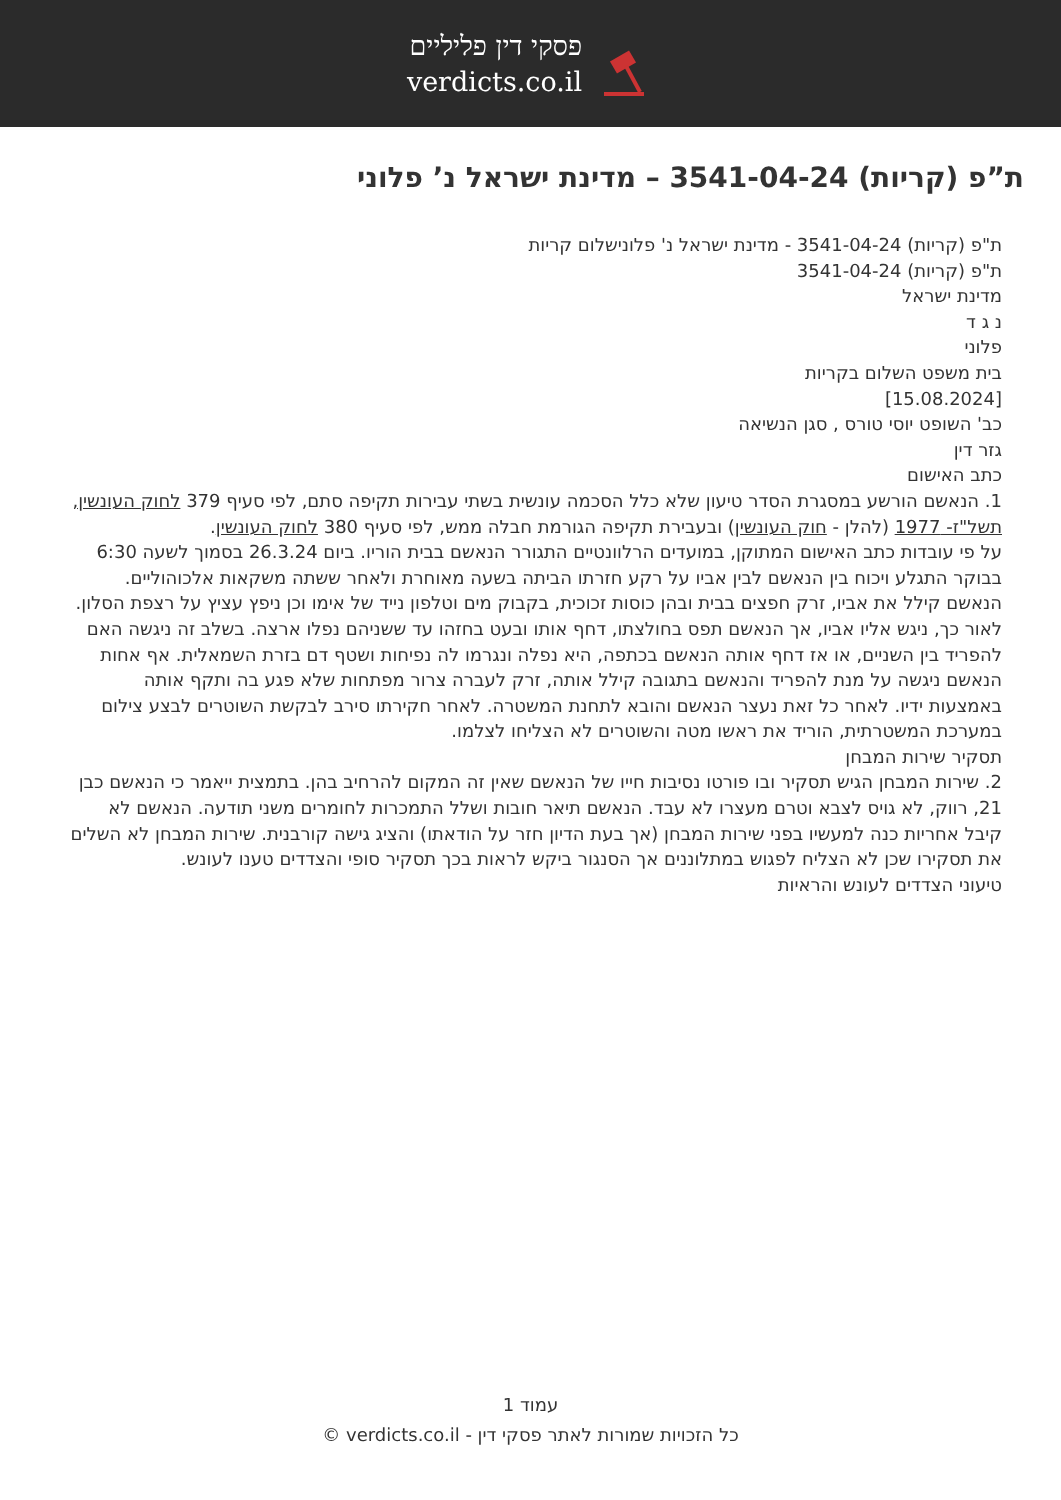פסקי דין פליליים
verdicts.co.il
ת”פ (קריות) 3541-04-24 – מדינת ישראל נ’ פלוני
ת"פ (קריות) 3541-04-24 - מדינת ישראל נ' פלונישלום קריות
ת"פ (קריות) 3541-04-24
מדינת ישראל
נ ג ד
פלוני
בית משפט השלום בקריות
[15.08.2024]
כב' השופט יוסי טורס , סגן הנשיאה
גזר דין
כתב האישום
1. הנאשם הורשע במסגרת הסדר טיעון שלא כלל הסכמה עונשית בשתי עבירות תקיפה סתם, לפי סעיף 379 לחוק העונשין, תשל"ז- 1977 (להלן - חוק העונשין) ובעבירת תקיפה הגורמת חבלה ממש, לפי סעיף 380 לחוק העונשין.
על פי עובדות כתב האישום המתוקן, במועדים הרלוונטיים התגורר הנאשם בבית הוריו. ביום 26.3.24 בסמוך לשעה 6:30 בבוקר התגלע ויכוח בין הנאשם לבין אביו על רקע חזרתו הביתה בשעה מאוחרת ולאחר ששתה משקאות אלכוהוליים. הנאשם קילל את אביו, זרק חפצים בבית ובהן כוסות זכוכית, בקבוק מים וטלפון נייד של אימו וכן ניפץ עציץ על רצפת הסלון. לאור כך, ניגש אליו אביו, אך הנאשם תפס בחולצתו, דחף אותו ובעט בחזהו עד ששניהם נפלו ארצה. בשלב זה ניגשה האם להפריד בין השניים, או אז דחף אותה הנאשם בכתפה, היא נפלה ונגרמו לה נפיחות ושטף דם בזרת השמאלית. אף אחות הנאשם ניגשה על מנת להפריד והנאשם בתגובה קילל אותה, זרק לעברה צרור מפתחות שלא פגע בה ותקף אותה באמצעות ידיו. לאחר כל זאת נעצר הנאשם והובא לתחנת המשטרה. לאחר חקירתו סירב לבקשת השוטרים לבצע צילום במערכת המשטרתית, הוריד את ראשו מטה והשוטרים לא הצליחו לצלמו.
תסקיר שירות המבחן
2. שירות המבחן הגיש תסקיר ובו פורטו נסיבות חייו של הנאשם שאין זה המקום להרחיב בהן. בתמצית ייאמר כי הנאשם כבן 21, רווק, לא גויס לצבא וטרם מעצרו לא עבד. הנאשם תיאר חובות ושלל התמכרות לחומרים משני תודעה. הנאשם לא קיבל אחריות כנה למעשיו בפני שירות המבחן (אך בעת הדיון חזר על הודאתו) והציג גישה קורבנית. שירות המבחן לא השלים את תסקירו שכן לא הצליח לפגוש במתלוננים אך הסנגור ביקש לראות בכך תסקיר סופי והצדדים טענו לעונש.
טיעוני הצדדים לעונש והראיות
עמוד 1
כל הזכויות שמורות לאתר פסקי דין - verdicts.co.il ©